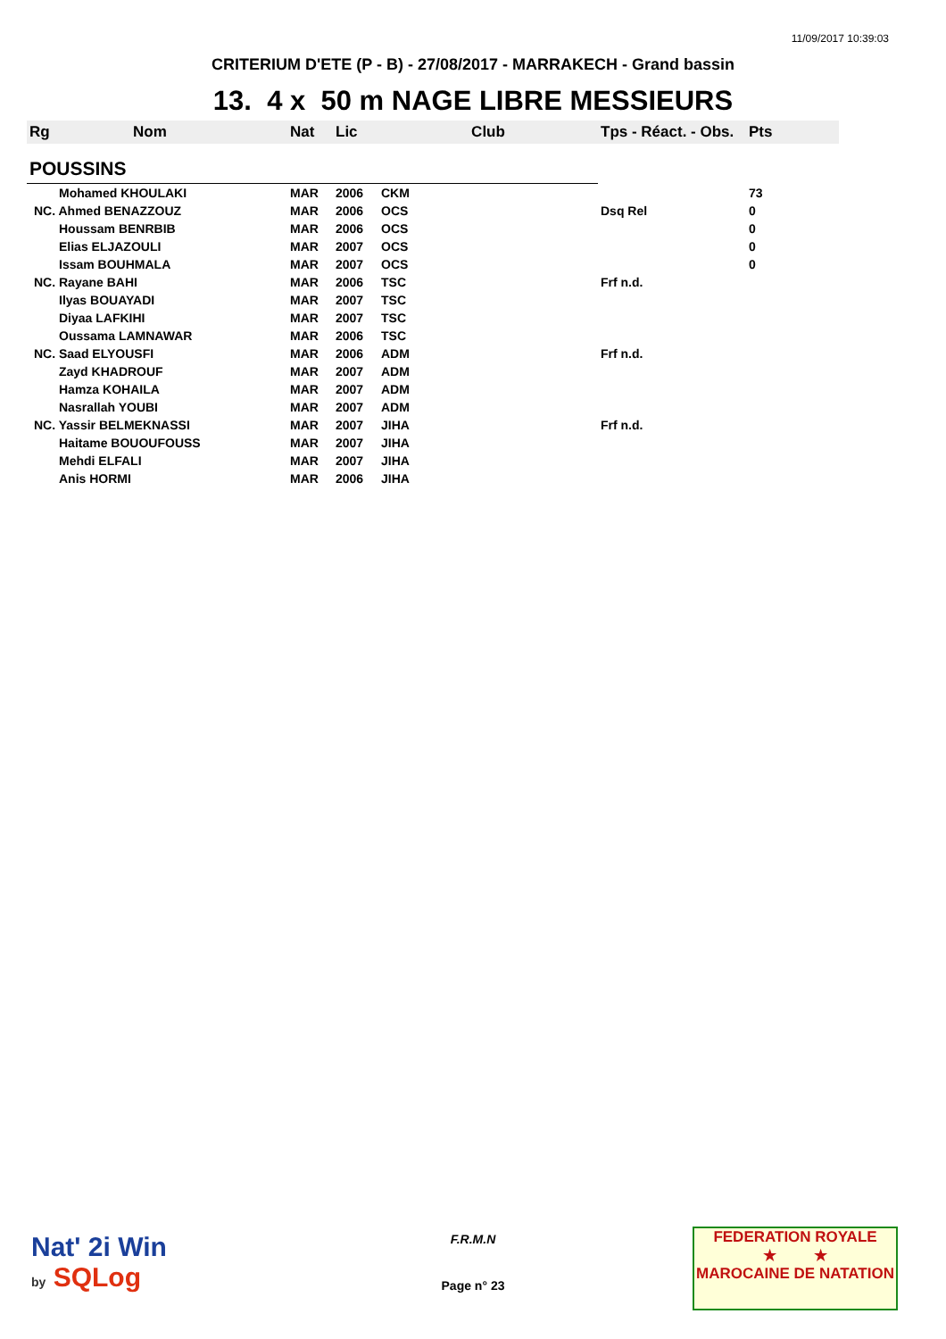11/09/2017 10:39:03
CRITERIUM D'ETE (P - B) - 27/08/2017 - MARRAKECH - Grand bassin
13. 4 x 50 m NAGE LIBRE MESSIEURS
| Rg | Nom | Nat | Lic | Club | Tps - Réact. - Obs. | Pts |
| POUSSINS | | | | | | |
| Mohamed KHOULAKI | | MAR | 2006 | CKM | | 73 |
| NC. Ahmed BENAZZOUZ | | MAR | 2006 | OCS | Dsq Rel | 0 |
| Houssam BENRBIB | | MAR | 2006 | OCS | | 0 |
| Elias ELJAZOULI | | MAR | 2007 | OCS | | 0 |
| Issam BOUHMALA | | MAR | 2007 | OCS | | 0 |
| NC. Rayane BAHI | | MAR | 2006 | TSC | Frf n.d. | |
| Ilyas BOUAYADI | | MAR | 2007 | TSC | | |
| Diyaa LAFKIHI | | MAR | 2007 | TSC | | |
| Oussama LAMNAWAR | | MAR | 2006 | TSC | | |
| NC. Saad ELYOUSFI | | MAR | 2006 | ADM | Frf n.d. | |
| Zayd KHADROUF | | MAR | 2007 | ADM | | |
| Hamza KOHAILA | | MAR | 2007 | ADM | | |
| Nasrallah YOUBI | | MAR | 2007 | ADM | | |
| NC. Yassir BELMEKNASSI | | MAR | 2007 | JIHA | Frf n.d. | |
| Haitame BOUOUFOUSS | | MAR | 2007 | JIHA | | |
| Mehdi ELFALI | | MAR | 2007 | JIHA | | |
| Anis HORMI | | MAR | 2006 | JIHA | | |
Nat' 2i Win
by SQLog
F.R.M.N
Page n° 23
FEDERATION ROYALE
★ ★
MAROCAINE DE NATATION